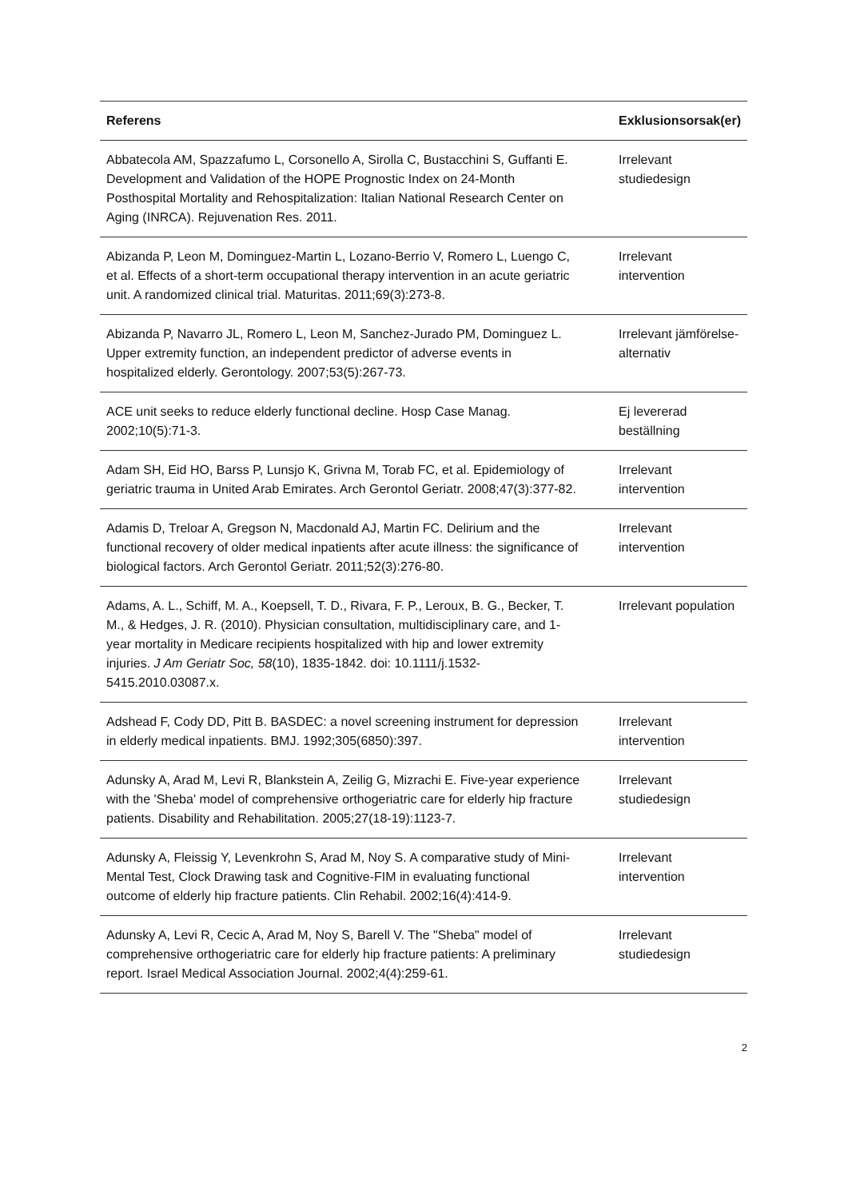| Referens | Exklusionsorsak(er) |
| --- | --- |
| Abbatecola AM, Spazzafumo L, Corsonello A, Sirolla C, Bustacchini S, Guffanti E. Development and Validation of the HOPE Prognostic Index on 24-Month Posthospital Mortality and Rehospitalization: Italian National Research Center on Aging (INRCA). Rejuvenation Res. 2011. | Irrelevant studiedesign |
| Abizanda P, Leon M, Dominguez-Martin L, Lozano-Berrio V, Romero L, Luengo C, et al. Effects of a short-term occupational therapy intervention in an acute geriatric unit. A randomized clinical trial. Maturitas. 2011;69(3):273-8. | Irrelevant intervention |
| Abizanda P, Navarro JL, Romero L, Leon M, Sanchez-Jurado PM, Dominguez L. Upper extremity function, an independent predictor of adverse events in hospitalized elderly. Gerontology. 2007;53(5):267-73. | Irrelevant jämförelse-alternativ |
| ACE unit seeks to reduce elderly functional decline. Hosp Case Manag. 2002;10(5):71-3. | Ej levererad beställning |
| Adam SH, Eid HO, Barss P, Lunsjo K, Grivna M, Torab FC, et al. Epidemiology of geriatric trauma in United Arab Emirates. Arch Gerontol Geriatr. 2008;47(3):377-82. | Irrelevant intervention |
| Adamis D, Treloar A, Gregson N, Macdonald AJ, Martin FC. Delirium and the functional recovery of older medical inpatients after acute illness: the significance of biological factors. Arch Gerontol Geriatr. 2011;52(3):276-80. | Irrelevant intervention |
| Adams, A. L., Schiff, M. A., Koepsell, T. D., Rivara, F. P., Leroux, B. G., Becker, T. M., & Hedges, J. R. (2010). Physician consultation, multidisciplinary care, and 1-year mortality in Medicare recipients hospitalized with hip and lower extremity injuries. J Am Geriatr Soc, 58 (10), 1835-1842. doi: 10.1111/j.1532-5415.2010.03087.x. | Irrelevant population |
| Adshead F, Cody DD, Pitt B. BASDEC: a novel screening instrument for depression in elderly medical inpatients. BMJ. 1992;305(6850):397. | Irrelevant intervention |
| Adunsky A, Arad M, Levi R, Blankstein A, Zeilig G, Mizrachi E. Five-year experience with the 'Sheba' model of comprehensive orthogeriatric care for elderly hip fracture patients. Disability and Rehabilitation. 2005;27(18-19):1123-7. | Irrelevant studiedesign |
| Adunsky A, Fleissig Y, Levenkrohn S, Arad M, Noy S. A comparative study of Mini-Mental Test, Clock Drawing task and Cognitive-FIM in evaluating functional outcome of elderly hip fracture patients. Clin Rehabil. 2002;16(4):414-9. | Irrelevant intervention |
| Adunsky A, Levi R, Cecic A, Arad M, Noy S, Barell V. The "Sheba" model of comprehensive orthogeriatric care for elderly hip fracture patients: A preliminary report. Israel Medical Association Journal. 2002;4(4):259-61. | Irrelevant studiedesign |
2